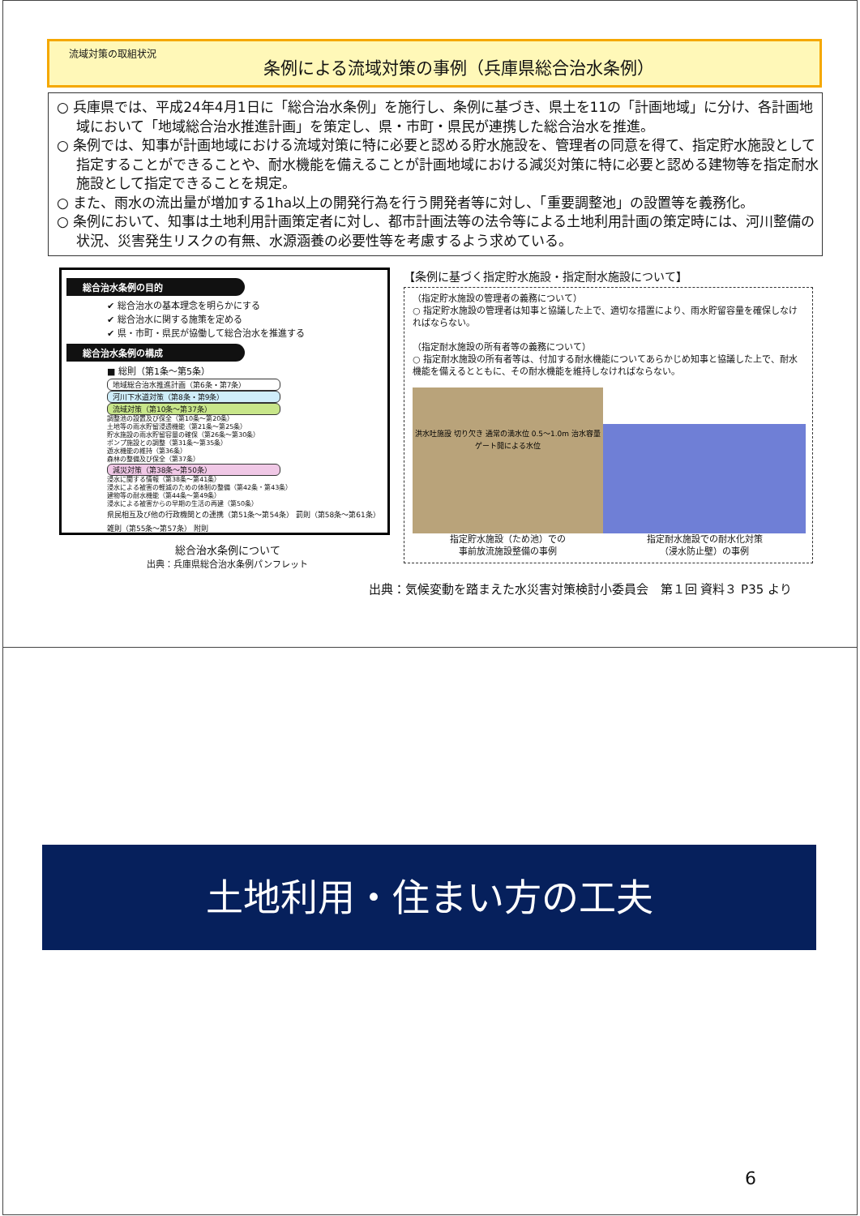流域対策の取組状況
条例による流域対策の事例（兵庫県総合治水条例）
○ 兵庫県では、平成24年4月1日に「総合治水条例」を施行し、条例に基づき、県土を11の「計画地域」に分け、各計画地域において「地域総合治水推進計画」を策定し、県・市町・県民が連携した総合治水を推進。
○ 条例では、知事が計画地域における流域対策に特に必要と認める貯水施設を、管理者の同意を得て、指定貯水施設として指定することができることや、耐水機能を備えることが計画地域における減災対策に特に必要と認める建物等を指定耐水施設として指定できることを規定。
○ また、雨水の流出量が増加する1ha以上の開発行為を行う開発者等に対し、「重要調整池」の設置等を義務化。
○ 条例において、知事は土地利用計画策定者に対し、都市計画法等の法令等による土地利用計画の策定時には、河川整備の状況、災害発生リスクの有無、水源涵養の必要性等を考慮するよう求めている。
総合治水条例の目的
✔ 総合治水の基本理念を明らかにする
✔ 総合治水に関する施策を定める
✔ 県・市町・県民が協働して総合治水を推進する
総合治水条例の構成
■ 総則（第1条～第5条）
地域総合治水推進計画（第6条・第7条）
河川下水道対策（第8条・第9条）
流域対策（第10条～第37条）
調整池の設置及び保全（第10条～第20条）
土地等の雨水貯留浸透機能（第21条～第25条）
貯水施設の雨水貯留容量の確保（第26条～第30条）
ポンプ施設との調整（第31条～第35条）
遊水機能の維持（第36条）
森林の整備及び保全（第37条）
減災対策（第38条～第50条）
浸水に関する情報（第38条～第41条）
浸水による被害の軽減のための体制の整備（第42条・第43条）
建物等の耐水機能（第44条～第49条）
浸水による被害からの早期の生活の再建（第50条）
県民相互及び他の行政機関との連携（第51条～第54条） 罰則（第58条～第61条）
雑則（第55条～第57条） 附則
総合治水条例について
出典：兵庫県総合治水条例パンフレット
【条例に基づく指定貯水施設・指定耐水施設について】
（指定貯水施設の管理者の義務について）
○ 指定貯水施設の管理者は知事と協議した上で、適切な措置により、雨水貯留容量を確保しなければならない。
（指定耐水施設の所有者等の義務について）
○ 指定耐水施設の所有者等は、付加する耐水機能についてあらかじめ知事と協議した上で、耐水機能を備えるとともに、その耐水機能を維持しなければならない。
洪水吐施設 切り欠き 通常の満水位 0.5～1.0m 治水容量 ゲート開による水位
指定貯水施設（ため池）での
事前放流施設整備の事例
指定耐水施設での耐水化対策
（浸水防止壁）の事例
出典：気候変動を踏まえた水災害対策検討小委員会　第１回 資料３ P35 より
土地利用・住まい方の工夫
6